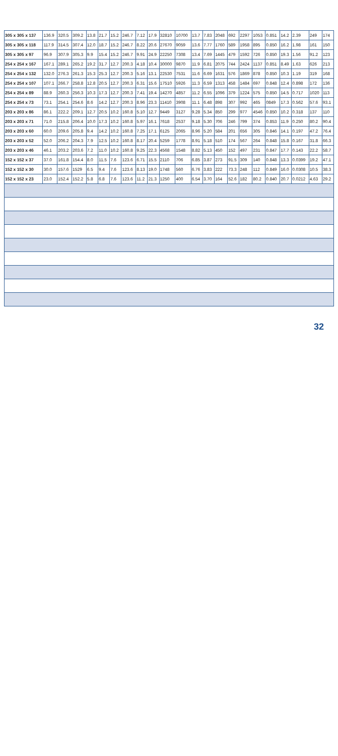| 305 x 305 x 137 | 136.9 | 320.5 | 309.2 | 13.8 | 21.7 | 15.2 | 246.7 | 7.12 | 17.9 | 32810 | 10700 | 13.7 | 7.83 | 2048 | 692 | 2297 | 1053 | 0.851 | 14.2 | 2.39 | 249 | 174 |
| 305 x 305 x 118 | 117.9 | 314.5 | 307.4 | 12.0 | 18.7 | 15.2 | 246.7 | 8.22 | 20.6 | 27670 | 9059 | 13.6 | 7.77 | 1760 | 589 | 1958 | 895 | 0.850 | 16.2 | 1.98 | 161 | 150 |
| 305 x 305 x 97 | 96.9 | 307.9 | 305.3 | 9.9 | 15.4 | 15.2 | 246.7 | 9.91 | 24.9 | 22250 | 7308 | 13.4 | 7.69 | 1445 | 479 | 1592 | 726 | 0.850 | 19.3 | 1.56 | 91.2 | 123 |
| 254 x 254 x 167 | 167.1 | 289.1 | 265.2 | 19.2 | 31.7 | 12.7 | 200.3 | 4.18 | 10.4 | 30000 | 9870 | 11.9 | 6.81 | 2075 | 744 | 2424 | 1137 | 0.851 | 8.49 | 1.63 | 626 | 213 |
| 254 x 254 x 132 | 132.0 | 276.3 | 261.3 | 15.3 | 25.3 | 12.7 | 200.3 | 5.16 | 13.1 | 22530 | 7531 | 11.6 | 6.69 | 1631 | 576 | 1869 | 878 | 0.850 | 10.3 | 1.19 | 319 | 168 |
| 254 x 254 x 107 | 107.1 | 266.7 | 258.8 | 12.8 | 20.5 | 12.7 | 200.3 | 6.31 | 15.6 | 17510 | 5926 | 11.3 | 6.59 | 1313 | 458 | 1484 | 697 | 0.848 | 12.4 | 0.898 | 172 | 136 |
| 254 x 254 x 89 | 88.9 | 260.3 | 256.3 | 10.3 | 17.3 | 12.7 | 200.3 | 7.41 | 19.4 | 14270 | 4857 | 11.2 | 6.55 | 1096 | 379 | 1224 | 575 | 0.850 | 14.5 | 0.717 | 1020 | 113 |
| 254 x 254 x 73 | 73.1 | 254.1 | 254.6 | 8.6 | 14.2 | 12.7 | 200.3 | 8.96 | 23.3 | 11410 | 3908 | 11.1 | 6.48 | 898 | 307 | 992 | 465 | 0849 | 17.3 | 0.562 | 57.6 | 93.1 |
| 203 x 203 x 86 | 86.1 | 222.2 | 209.1 | 12.7 | 20.5 | 10.2 | 160.8 | 5.10 | 12.7 | 9449 | 3127 | 9.28 | 5.34 | 850 | 299 | 977 | 4546 | 0.850 | 10.2 | 0.318 | 137 | 110 |
| 203 x 203 x 71 | 71.0 | 215.8 | 206.4 | 10.0 | 17.3 | 10.2 | 160.8 | 5.97 | 16.1 | 7618 | 2537 | 9.18 | 5.30 | 706 | 246 | 799 | 374 | 0.853 | 11.9 | 0.250 | 80.2 | 90.4 |
| 203 x 203 x 60 | 60.0 | 209.6 | 205.8 | 9.4 | 14.2 | 10.2 | 160.8 | 7.25 | 17.1 | 6125 | 2065 | 8.96 | 5.20 | 584 | 201 | 656 | 305 | 0.846 | 14.1 | 0.197 | 47.2 | 76.4 |
| 203 x 203 x 52 | 52.0 | 206.2 | 204.3 | 7.9 | 12.5 | 10.2 | 160.8 | 8.17 | 20.4 | 5259 | 1778 | 8.91 | 5.18 | 510 | 174 | 567 | 264 | 0.848 | 15.8 | 0.167 | 31.8 | 66.3 |
| 203 x 203 x 46 | 46.1 | 203.2 | 203.6 | 7.2 | 11.0 | 10.2 | 160.8 | 9.25 | 22.3 | 4568 | 1548 | 8.82 | 5.13 | 450 | 152 | 497 | 231 | 0.847 | 17.7 | 0.143 | 22.2 | 58.7 |
| 152 x 152 x 37 | 37.0 | 161.8 | 154.4 | 8.0 | 11.5 | 7.6 | 123.6 | 6.71 | 15.5 | 2110 | 706 | 6.85 | 3.87 | 273 | 91.5 | 309 | 140 | 0.848 | 13.3 | 0.0399 | 19.2 | 47.1 |
| 152 x 152 x 30 | 30.0 | 157.6 | 1529 | 6.5 | 9.4 | 7.6 | 123.6 | 8.13 | 19.0 | 1748 | 560 | 6.76 | 3.83 | 222 | 73.3 | 248 | 112 | 0.849 | 16.0 | 0.0308 | 10.5 | 38.3 |
| 152 x 152 x 23 | 23.0 | 152.4 | 152.2 | 5.8 | 6.8 | 7.6 | 123.6 | 11.2 | 21.3 | 1250 | 400 | 6.54 | 3.70 | 164 | 52.6 | 182 | 80.2 | 0.840 | 20.7 | 0.0212 | 4.63 | 29.2 |
32